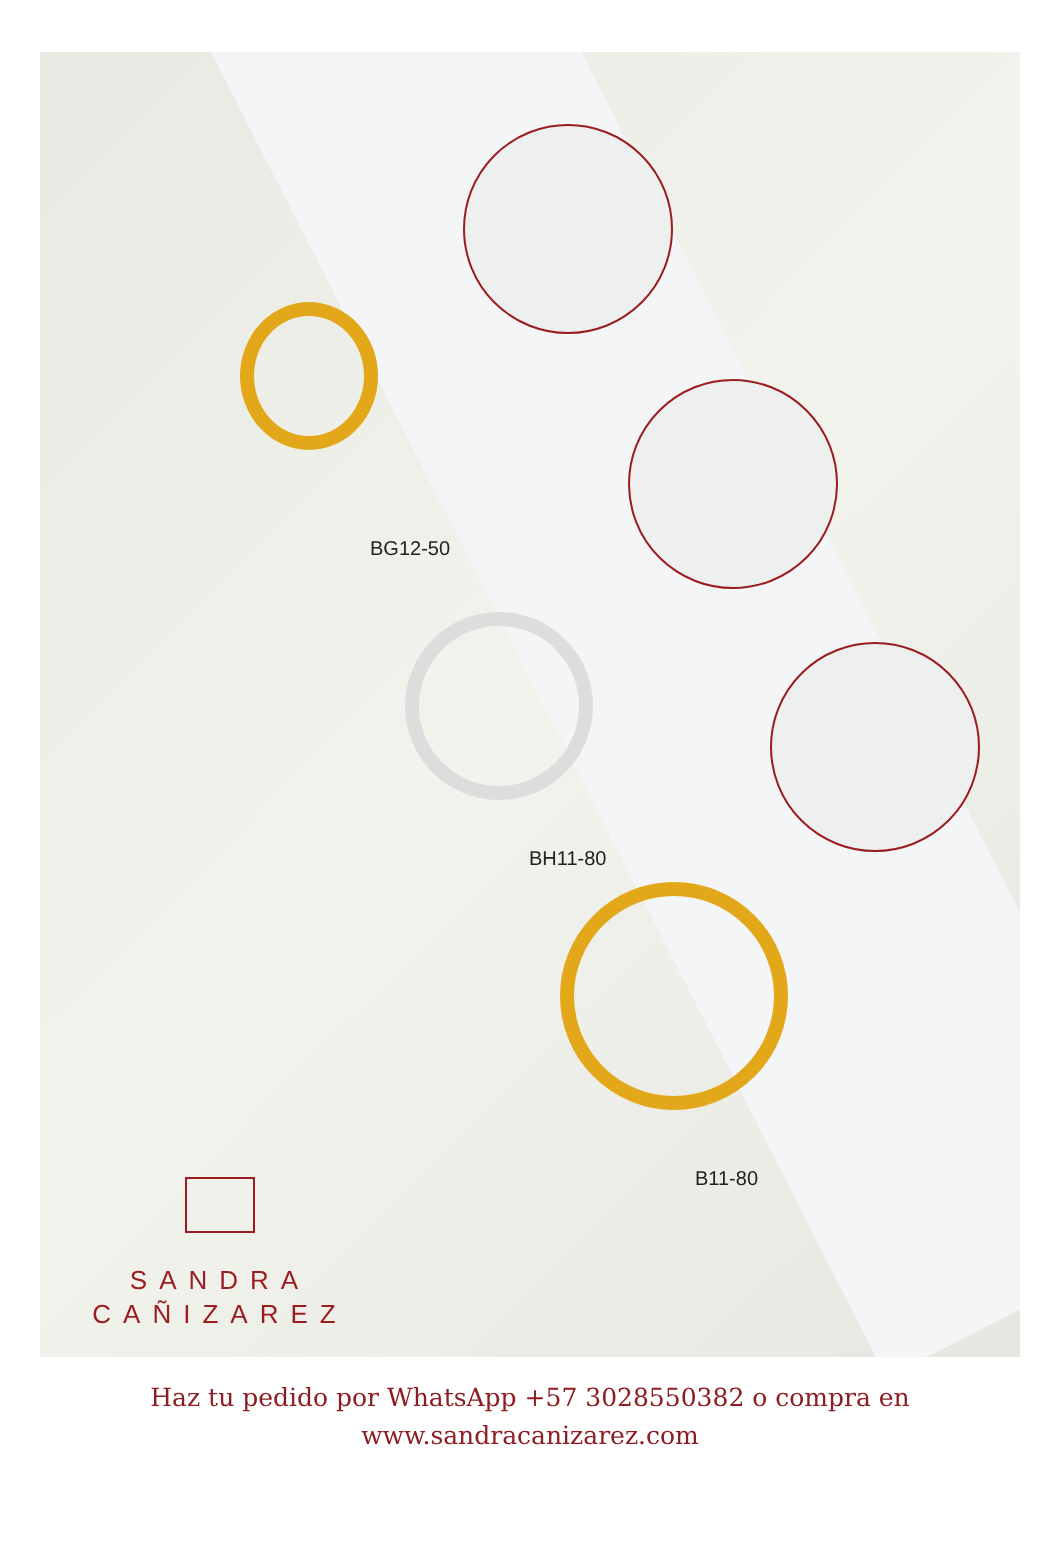BG12-50
BH11-80
B11-80
SANDRA
CAÑIZAREZ
Haz tu pedido por WhatsApp +57 3028550382 o compra en
www.sandracanizarez.com